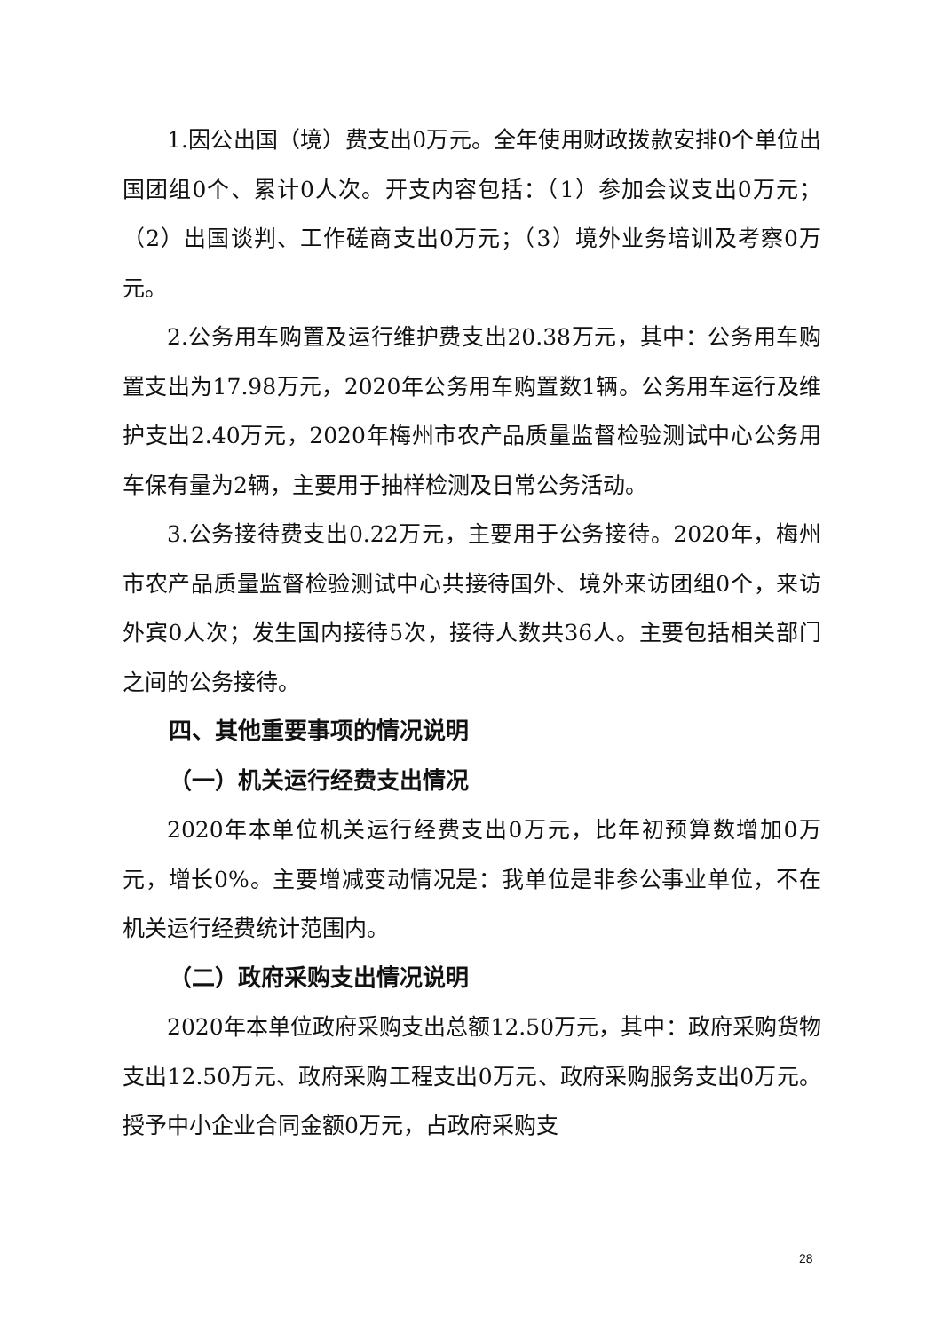1.因公出国（境）费支出0万元。全年使用财政拨款安排0个单位出国团组0个、累计0人次。开支内容包括：（1）参加会议支出0万元；（2）出国谈判、工作磋商支出0万元；（3）境外业务培训及考察0万元。
2.公务用车购置及运行维护费支出20.38万元，其中：公务用车购置支出为17.98万元，2020年公务用车购置数1辆。公务用车运行及维护支出2.40万元，2020年梅州市农产品质量监督检验测试中心公务用车保有量为2辆，主要用于抽样检测及日常公务活动。
3.公务接待费支出0.22万元，主要用于公务接待。2020年，梅州市农产品质量监督检验测试中心共接待国外、境外来访团组0个，来访外宾0人次；发生国内接待5次，接待人数共36人。主要包括相关部门之间的公务接待。
四、其他重要事项的情况说明
（一）机关运行经费支出情况
2020年本单位机关运行经费支出0万元，比年初预算数增加0万元，增长0%。主要增减变动情况是：我单位是非参公事业单位，不在机关运行经费统计范围内。
（二）政府采购支出情况说明
2020年本单位政府采购支出总额12.50万元，其中：政府采购货物支出12.50万元、政府采购工程支出0万元、政府采购服务支出0万元。授予中小企业合同金额0万元，占政府采购支
28